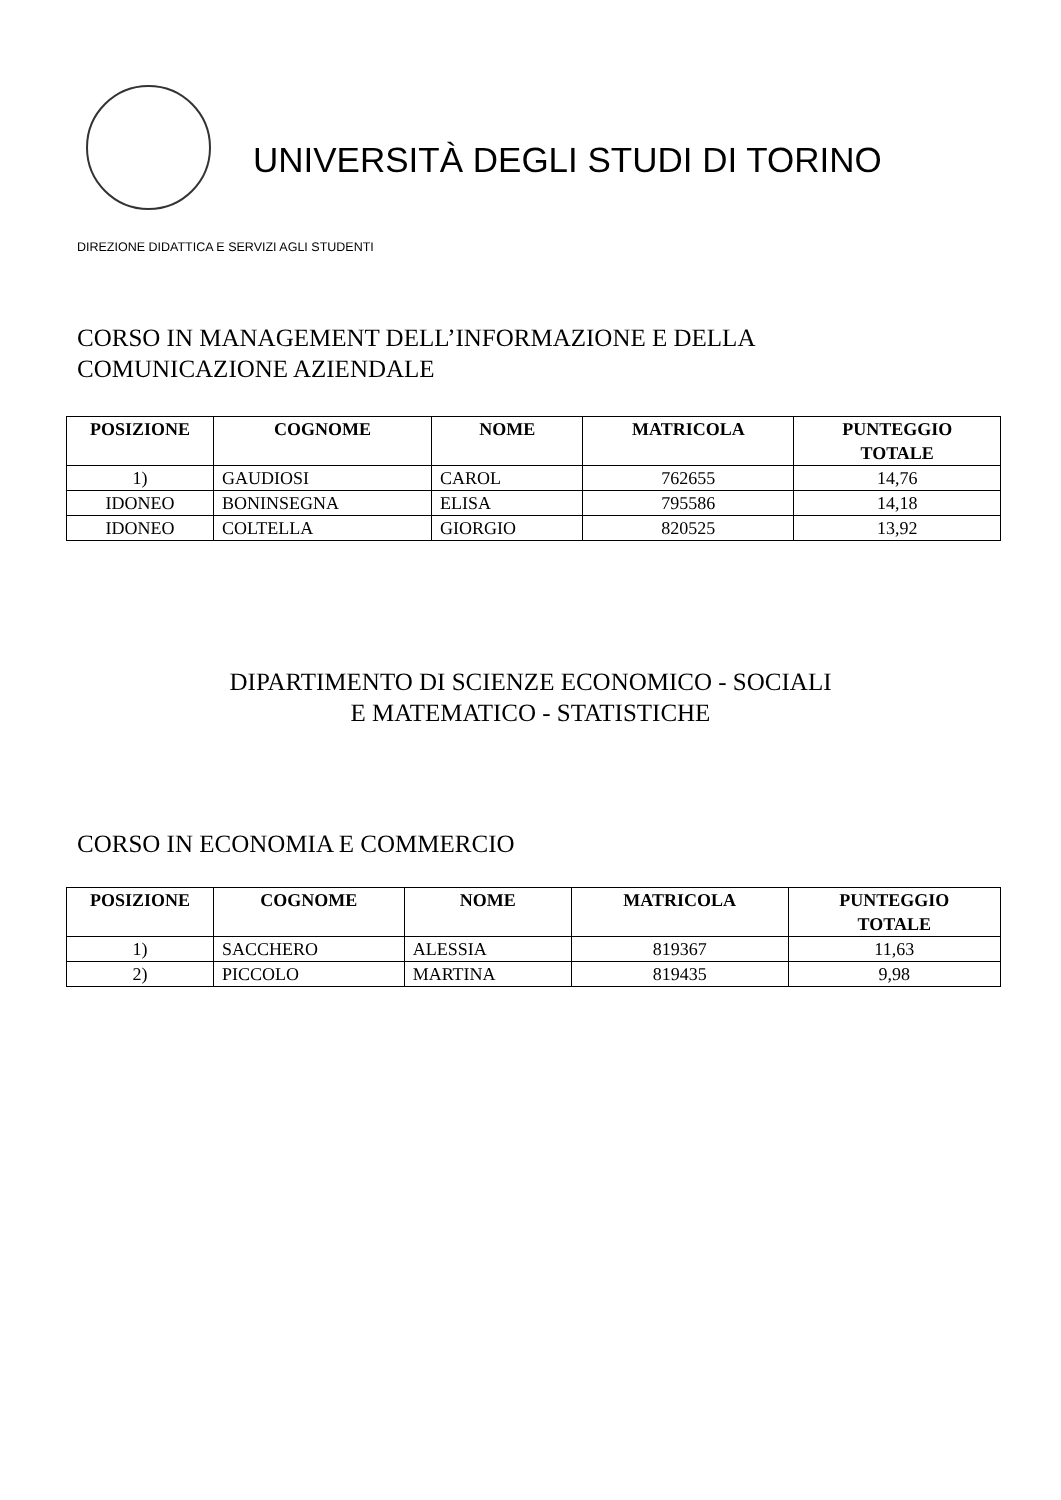UNIVERSITÀ DEGLI STUDI DI TORINO
DIREZIONE DIDATTICA E SERVIZI AGLI STUDENTI
CORSO IN MANAGEMENT DELL’INFORMAZIONE E DELLA
COMUNICAZIONE AZIENDALE
| POSIZIONE | COGNOME | NOME | MATRICOLA | PUNTEGGIO TOTALE |
| --- | --- | --- | --- | --- |
| 1) | GAUDIOSI | CAROL | 762655 | 14,76 |
| IDONEO | BONINSEGNA | ELISA | 795586 | 14,18 |
| IDONEO | COLTELLA | GIORGIO | 820525 | 13,92 |
DIPARTIMENTO DI SCIENZE ECONOMICO - SOCIALI
E MATEMATICO - STATISTICHE
CORSO IN ECONOMIA E COMMERCIO
| POSIZIONE | COGNOME | NOME | MATRICOLA | PUNTEGGIO TOTALE |
| --- | --- | --- | --- | --- |
| 1) | SACCHERO | ALESSIA | 819367 | 11,63 |
| 2) | PICCOLO | MARTINA | 819435 | 9,98 |